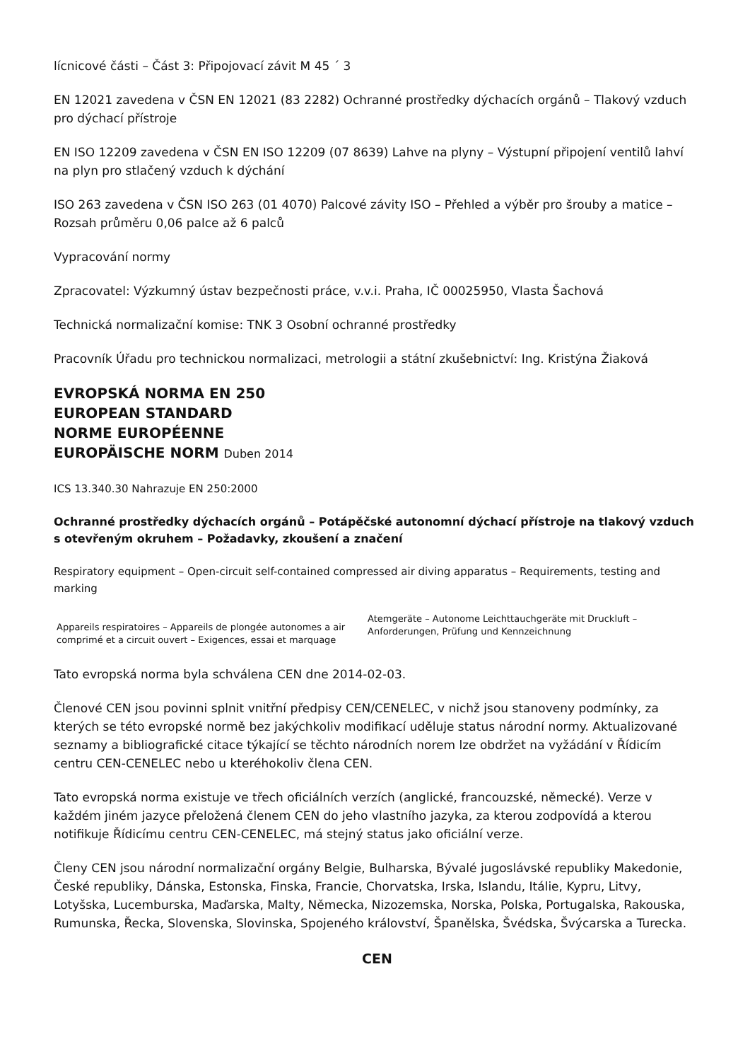lícnicové části – Část 3: Připojovací závit M 45 ´ 3
EN 12021 zavedena v ČSN EN 12021 (83 2282) Ochranné prostředky dýchacích orgánů – Tlakový vzduch pro dýchací přístroje
EN ISO 12209 zavedena v ČSN EN ISO 12209 (07 8639) Lahve na plyny – Výstupní připojení ventilů lahví na plyn pro stlačený vzduch k dýchání
ISO 263 zavedena v ČSN ISO 263 (01 4070) Palcové závity ISO – Přehled a výběr pro šrouby a matice – Rozsah průměru 0,06 palce až 6 palců
Vypracování normy
Zpracovatel: Výzkumný ústav bezpečnosti práce, v.v.i. Praha, IČ 00025950, Vlasta Šachová
Technická normalizační komise: TNK 3 Osobní ochranné prostředky
Pracovník Úřadu pro technickou normalizaci, metrologii a státní zkušebnictví: Ing. Kristýna Žiaková
EVROPSKÁ NORMA EN 250
EUROPEAN STANDARD
NORME EUROPÉENNE
EUROPÄISCHE NORM Duben 2014
ICS 13.340.30 Nahrazuje EN 250:2000
Ochranné prostředky dýchacích orgánů – Potápěčské autonomní dýchací přístroje na tlakový vzduch s otevřeným okruhem – Požadavky, zkoušení a značení
Respiratory equipment – Open-circuit self-contained compressed air diving apparatus – Requirements, testing and marking
Appareils respiratoires – Appareils de plongée autonomes a air comprimé et a circuit ouvert – Exigences, essai et marquage
Atemgeräte – Autonome Leichttauchgeräte mit Druckluft – Anforderungen, Prüfung und Kennzeichnung
Tato evropská norma byla schválena CEN dne 2014-02-03.
Členové CEN jsou povinni splnit vnitřní předpisy CEN/CENELEC, v nichž jsou stanoveny podmínky, za kterých se této evropské normě bez jakýchkoliv modifikací uděluje status národní normy. Aktualizované seznamy a bibliografické citace týkající se těchto národních norem lze obdržet na vyžádání v Řídicím centru CEN-CENELEC nebo u kteréhokoliv člena CEN.
Tato evropská norma existuje ve třech oficiálních verzích (anglické, francouzské, německé). Verze v každém jiném jazyce přeložená členem CEN do jeho vlastního jazyka, za kterou zodpovídá a kterou notifikuje Řídicímu centru CEN-CENELEC, má stejný status jako oficiální verze.
Členy CEN jsou národní normalizační orgány Belgie, Bulharska, Bývalé jugoslávské republiky Makedonie, České republiky, Dánska, Estonska, Finska, Francie, Chorvatska, Irska, Islandu, Itálie, Kypru, Litvy, Lotyšska, Lucemburska, Maďarska, Malty, Německa, Nizozemska, Norska, Polska, Portugalska, Rakouska, Rumunska, Řecka, Slovenska, Slovinska, Spojeného království, Španělska, Švédska, Švýcarska a Turecka.
CEN